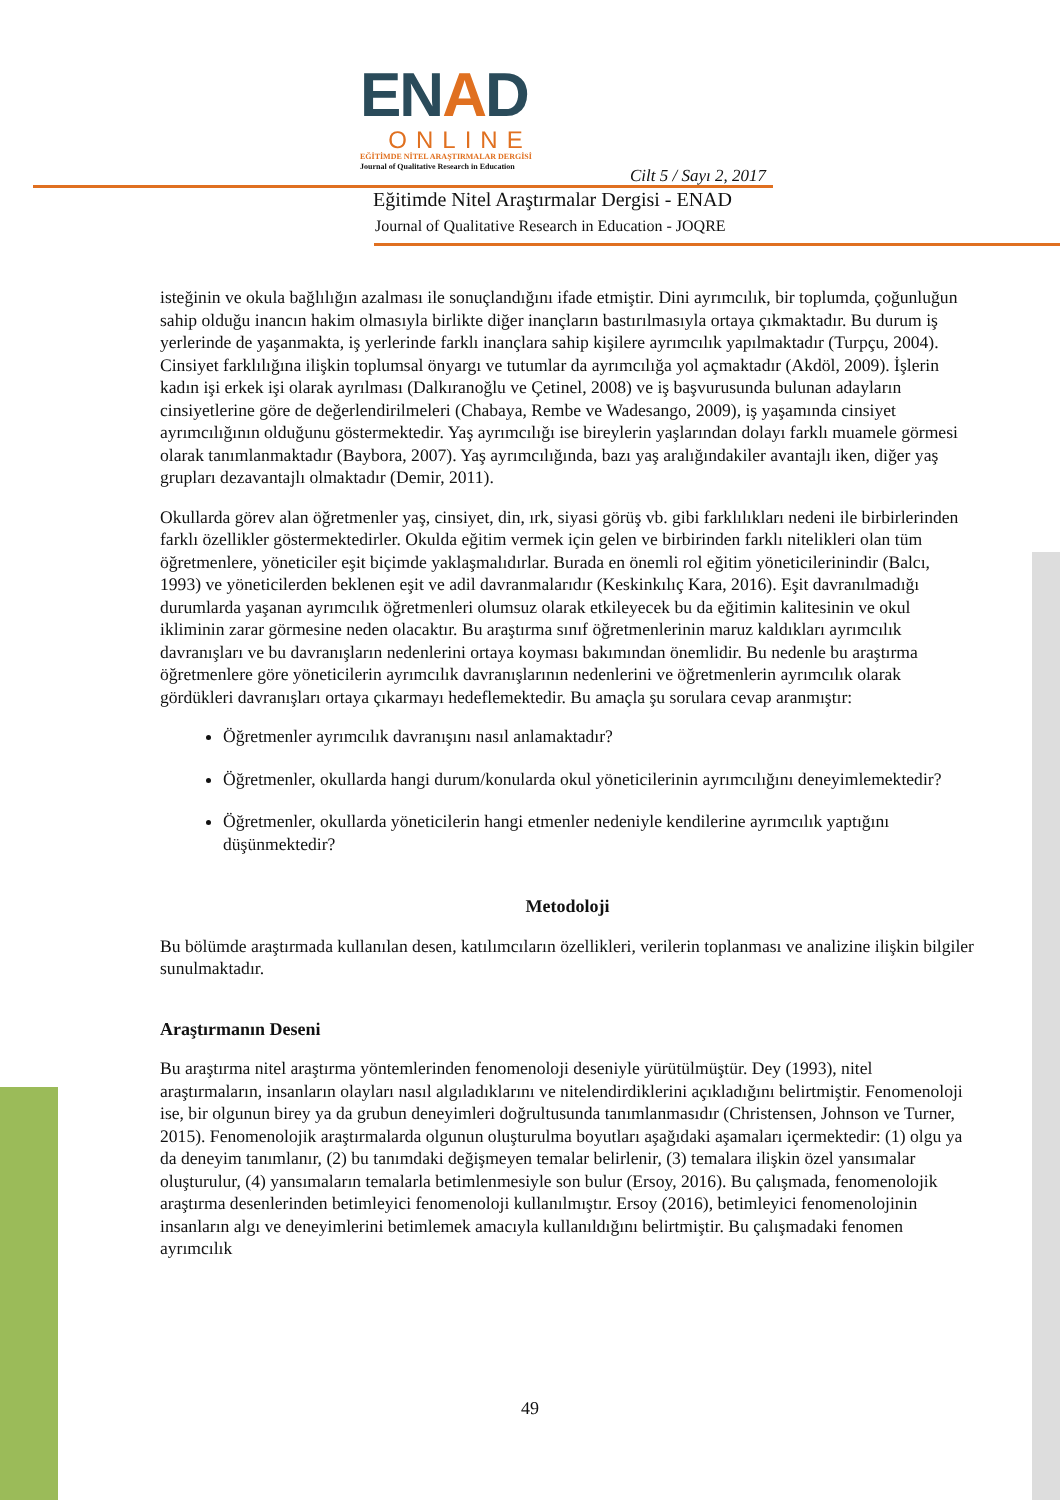ENAD
ONLINE
EĞİTİMDE NİTEL ARAŞTIRMALAR DERGİSİ
Journal of Qualitative Research in Education
Cilt 5 / Sayı 2, 2017
Eğitimde Nitel Araştırmalar Dergisi - ENAD
Journal of Qualitative Research in Education - JOQRE
isteğinin ve okula bağlılığın azalması ile sonuçlandığını ifade etmiştir. Dini ayrımcılık, bir toplumda, çoğunluğun sahip olduğu inancın hakim olmasıyla birlikte diğer inançların bastırılmasıyla ortaya çıkmaktadır. Bu durum iş yerlerinde de yaşanmakta, iş yerlerinde farklı inançlara sahip kişilere ayrımcılık yapılmaktadır (Turpçu, 2004). Cinsiyet farklılığına ilişkin toplumsal önyargı ve tutumlar da ayrımcılığa yol açmaktadır (Akdöl, 2009). İşlerin kadın işi erkek işi olarak ayrılması (Dalkıranoğlu ve Çetinel, 2008) ve iş başvurusunda bulunan adayların cinsiyetlerine göre de değerlendirilmeleri (Chabaya, Rembe ve Wadesango, 2009), iş yaşamında cinsiyet ayrımcılığının olduğunu göstermektedir. Yaş ayrımcılığı ise bireylerin yaşlarından dolayı farklı muamele görmesi olarak tanımlanmaktadır (Baybora, 2007). Yaş ayrımcılığında, bazı yaş aralığındakiler avantajlı iken, diğer yaş grupları dezavantajlı olmaktadır (Demir, 2011).
Okullarda görev alan öğretmenler yaş, cinsiyet, din, ırk, siyasi görüş vb. gibi farklılıkları nedeni ile birbirlerinden farklı özellikler göstermektedirler. Okulda eğitim vermek için gelen ve birbirinden farklı nitelikleri olan tüm öğretmenlere, yöneticiler eşit biçimde yaklaşmalıdırlar. Burada en önemli rol eğitim yöneticilerinindir (Balcı, 1993) ve yöneticilerden beklenen eşit ve adil davranmalarıdır (Keskinkılıç Kara, 2016). Eşit davranılmadığı durumlarda yaşanan ayrımcılık öğretmenleri olumsuz olarak etkileyecek bu da eğitimin kalitesinin ve okul ikliminin zarar görmesine neden olacaktır. Bu araştırma sınıf öğretmenlerinin maruz kaldıkları ayrımcılık davranışları ve bu davranışların nedenlerini ortaya koyması bakımından önemlidir. Bu nedenle bu araştırma öğretmenlere göre yöneticilerin ayrımcılık davranışlarının nedenlerini ve öğretmenlerin ayrımcılık olarak gördükleri davranışları ortaya çıkarmayı hedeflemektedir. Bu amaçla şu sorulara cevap aranmıştır:
Öğretmenler ayrımcılık davranışını nasıl anlamaktadır?
Öğretmenler, okullarda hangi durum/konularda okul yöneticilerinin ayrımcılığını deneyimlemektedir?
Öğretmenler, okullarda yöneticilerin hangi etmenler nedeniyle kendilerine ayrımcılık yaptığını düşünmektedir?
Metodoloji
Bu bölümde araştırmada kullanılan desen, katılımcıların özellikleri, verilerin toplanması ve analizine ilişkin bilgiler sunulmaktadır.
Araştırmanın Deseni
Bu araştırma nitel araştırma yöntemlerinden fenomenoloji deseniyle yürütülmüştür. Dey (1993), nitel araştırmaların, insanların olayları nasıl algıladıklarını ve nitelendirdiklerini açıkladığını belirtmiştir. Fenomenoloji ise, bir olgunun birey ya da grubun deneyimleri doğrultusunda tanımlanmasıdır (Christensen, Johnson ve Turner, 2015). Fenomenolojik araştırmalarda olgunun oluşturulma boyutları aşağıdaki aşamaları içermektedir: (1) olgu ya da deneyim tanımlanır, (2) bu tanımdaki değişmeyen temalar belirlenir, (3) temalara ilişkin özel yansımalar oluşturulur, (4) yansımaların temalarla betimlenmesiyle son bulur (Ersoy, 2016). Bu çalışmada, fenomenolojik araştırma desenlerinden betimleyici fenomenoloji kullanılmıştır. Ersoy (2016), betimleyici fenomenolojinin insanların algı ve deneyimlerini betimlemek amacıyla kullanıldığını belirtmiştir. Bu çalışmadaki fenomen ayrımcılık
49